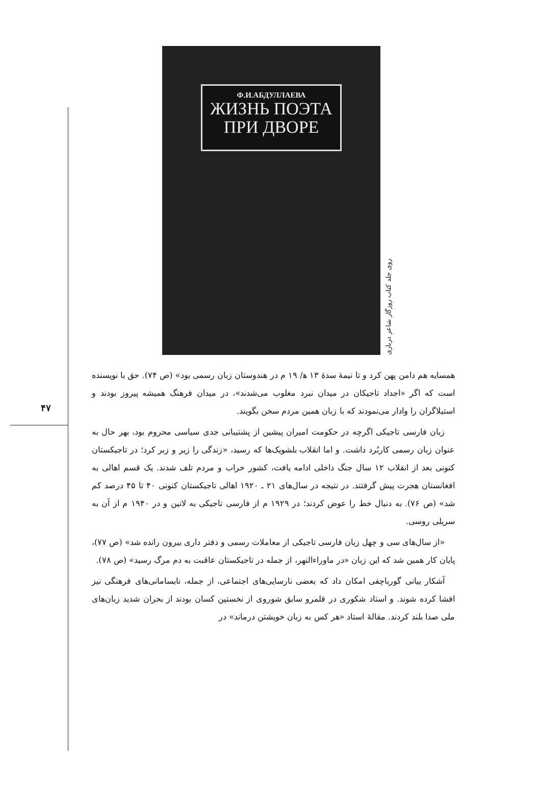Ф.И.АБДУЛЛАЕВА
ЖИЗНЬ ПОЭТА
ПРИ ДВОРЕ
روی جلد کتاب روزگار شاعر درباری
۴۷
همسایه هم دامن پهن کرد و تا نیمهٔ سدهٔ ۱۳ ه‍/ ۱۹ م در هندوستان زبان رسمی بود» (ص ۷۴). حق با نویسنده است که اگر «اجداد تاجیکان در میدان نبرد مغلوب می‌شدند»، در میدان فرهنگ همیشه پیروز بودند و استیلاگران را وادار می‌نمودند که با زبان همین مردم سخن بگویند.
زبان فارسی تاجیکی اگرچه در حکومت امیران پیشین از پشتیبانی جدی سیاسی محروم بود، بهر حال به عنوان زبان رسمی کاربُرد داشت. و اما انقلاب بلشویک‌ها که رسید، «زندگی را زیر و زبر کرد؛ در تاجیکستان کنونی بعد از انقلاب ۱۲ سال جنگ داخلی ادامه یافت، کشور خراب و مردم تلف شدند. یک قسم اهالی به افغانستان هجرت پیش گرفتند. در نتیجه در سال‌های ۲۱ ـ ۱۹۲۰ اهالی تاجیکستان کنونی ۴۰ تا ۴۵ درصد کم شد» (ص ۷۶). به دنبال خط را عوض کردند؛ در ۱۹۲۹ م از فارسی تاجیکی به لاتین و در ۱۹۴۰ م از آن به سریلی روسی.
«از سال‌های سی و چهل زبان فارسی تاجیکی از معاملات رسمی و دفتر داری بیرون رانده شد» (ص ۷۷)، پایان کار همین شد که این زبان «در ماوراءالنهر، از جمله در تاجیکستان عاقبت به دم مرگ رسید» (ص ۷۸).
آشکار بیانی گورباچفی امکان داد که بعضی نارسایی‌های اجتماعی، از جمله، نابسامانی‌های فرهنگی نیز افشا کرده شوند. و استاد شکوری در قلمرو سابق شوروی از نخستین کسان بودند از بحران شدید زبان‌های ملی صدا بلند کردند. مقالهٔ استاد «هر کس به زبان خویشتن درماند» در